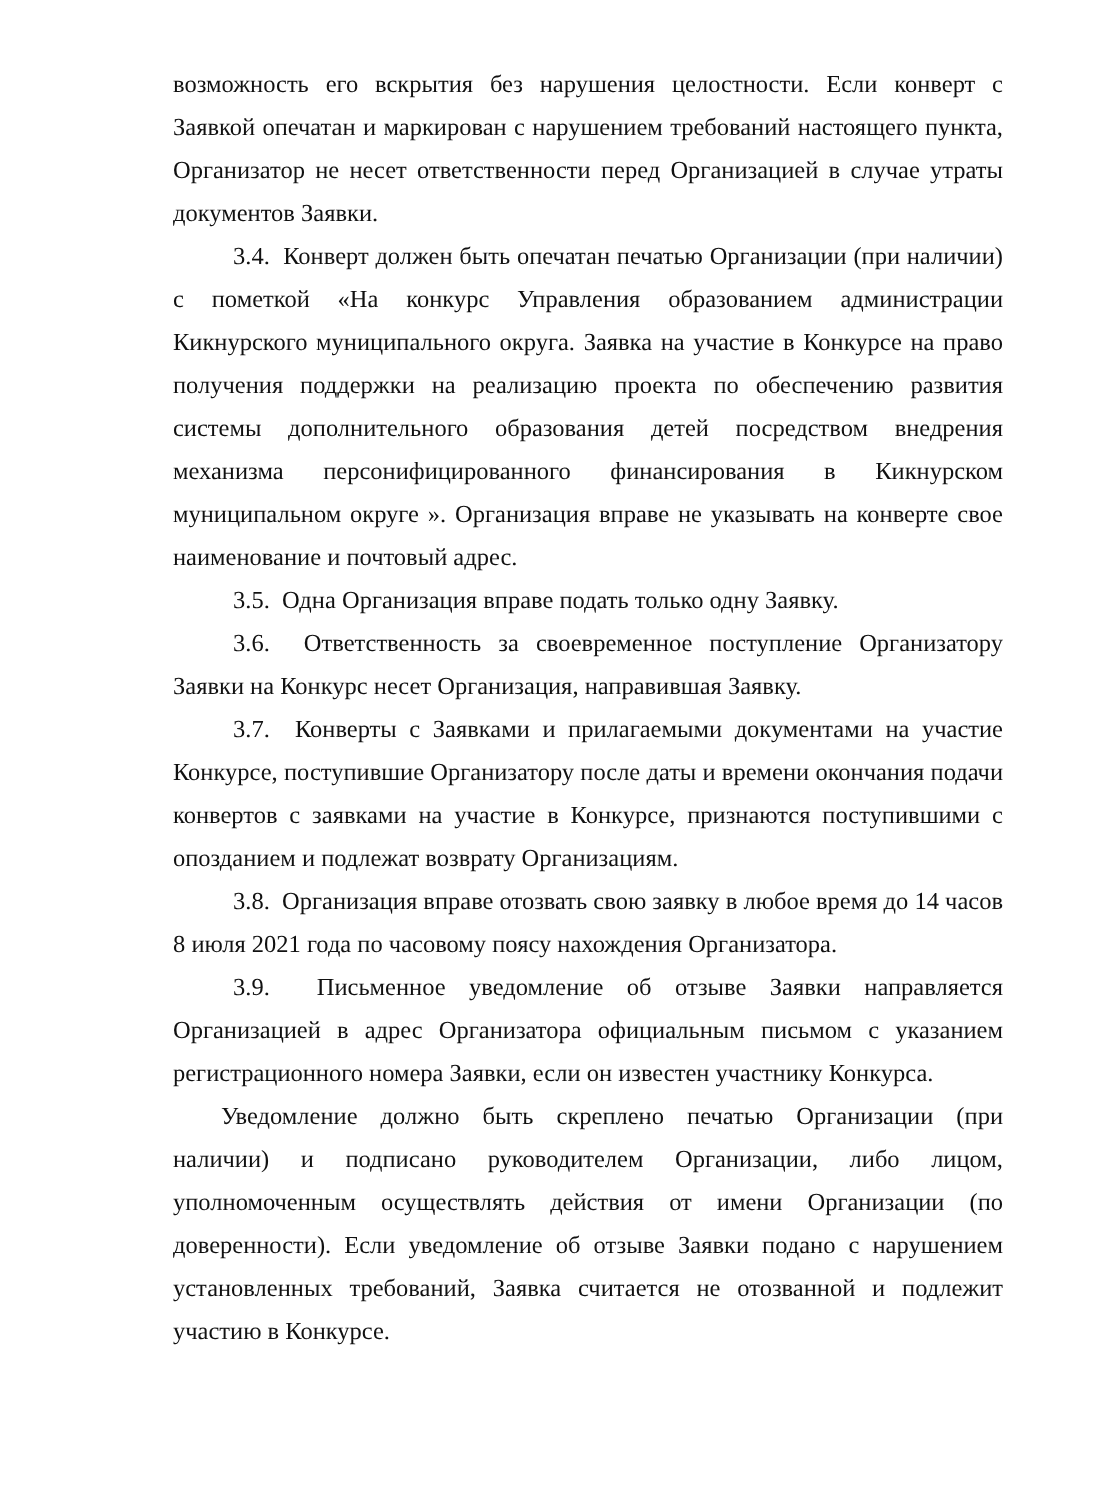возможность его вскрытия без нарушения целостности. Если конверт с Заявкой опечатан и маркирован с нарушением требований настоящего пункта, Организатор не несет ответственности перед Организацией в случае утраты документов Заявки.
3.4. Конверт должен быть опечатан печатью Организации (при наличии) с пометкой «На конкурс Управления образованием администрации Кикнурского муниципального округа. Заявка на участие в Конкурсе на право получения поддержки на реализацию проекта по обеспечению развития системы дополнительного образования детей посредством внедрения механизма персонифицированного финансирования в Кикнурском муниципальном округе ». Организация вправе не указывать на конверте свое наименование и почтовый адрес.
3.5. Одна Организация вправе подать только одну Заявку.
3.6. Ответственность за своевременное поступление Организатору Заявки на Конкурс несет Организация, направившая Заявку.
3.7. Конверты с Заявками и прилагаемыми документами на участие Конкурсе, поступившие Организатору после даты и времени окончания подачи конвертов с заявками на участие в Конкурсе, признаются поступившими с опозданием и подлежат возврату Организациям.
3.8. Организация вправе отозвать свою заявку в любое время до 14 часов 8 июля 2021 года по часовому поясу нахождения Организатора.
3.9. Письменное уведомление об отзыве Заявки направляется Организацией в адрес Организатора официальным письмом с указанием регистрационного номера Заявки, если он известен участнику Конкурса.
Уведомление должно быть скреплено печатью Организации (при наличии) и подписано руководителем Организации, либо лицом, уполномоченным осуществлять действия от имени Организации (по доверенности). Если уведомление об отзыве Заявки подано с нарушением установленных требований, Заявка считается не отозванной и подлежит участию в Конкурсе.